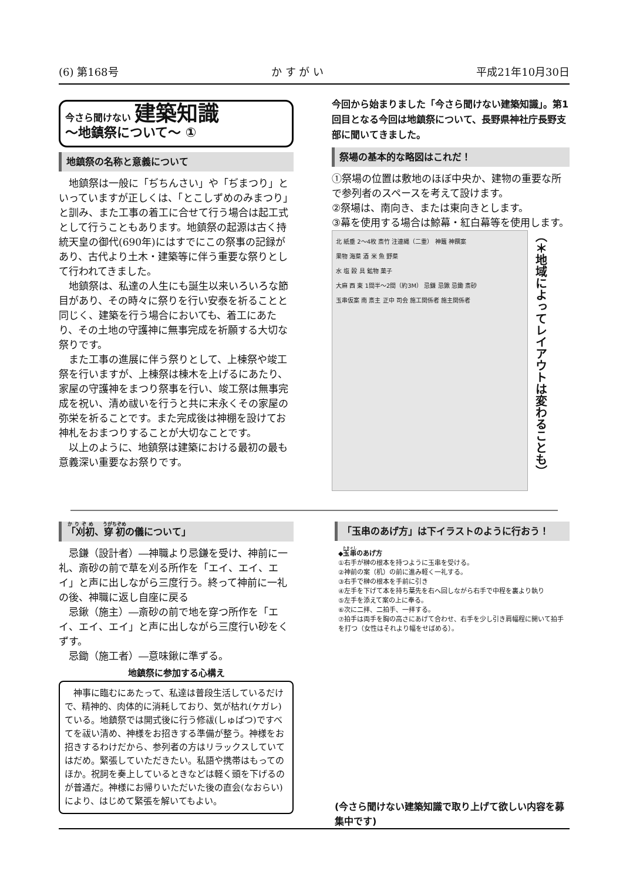(6) 第168号 か す が い 平成21年10月30日
今さら聞けない 建築知識
～地鎮祭について～ ①
地鎮祭の名称と意義について
地鎮祭は一般に「ぢちんさい」や「ぢまつり」といっていますが正しくは、「とこしずめのみまつり」と訓み、また工事の着工に合せて行う場合は起工式として行うこともあります。地鎮祭の起源は古く持統天皇の御代(690年)にはすでにこの祭事の記録があり、古代より土木・建築等に伴う重要な祭りとして行われてきました。
地鎮祭は、私達の人生にも誕生以来いろいろな節目があり、その時々に祭りを行い安泰を祈ることと同じく、建築を行う場合においても、着工にあたり、その土地の守護神に無事完成を祈願する大切な祭りです。
また工事の進展に伴う祭りとして、上棟祭や竣工祭を行いますが、上棟祭は棟木を上げるにあたり、家屋の守護神をまつり祭事を行い、竣工祭は無事完成を祝い、清め祓いを行うと共に末永くその家屋の弥栄を祈ることです。また完成後は神棚を設けてお神札をおまつりすることが大切なことです。
以上のように、地鎮祭は建築における最初の最も意義深い重要なお祭りです。
今回から始まりました「今さら聞けない建築知識」。第1回目となる今回は地鎮祭について、長野県神社庁長野支部に聞いてきました。
祭場の基本的な略図はこれだ！
①祭場の位置は敷地のほぼ中央か、建物の重要な所で参列者のスペースを考えて設けます。
②祭場は、南向き、または東向きとします。
③幕を使用する場合は鯨幕・紅白幕等を使用します。
北 紙垂 2～4枚 斎竹 注連縄（二重） 神籬 神饌案
果物 海菜 酒 米 魚 野菜
水 塩 穀 具 鉱物 菓子
大麻 西 東 1間半～2間（約3M） 忌鎌 忌鍬 忌鋤 斎砂
玉串仮案 南 斎主 正中 司会 施工関係者 施主関係者
（＊地域によってレイアウトは変わることも）
「刈初、穿初の儀について」
忌鎌（設計者）―神職より忌鎌を受け、神前に一礼、斎砂の前で草を刈る所作を「エイ、エイ、エイ」と声に出しながら三度行う。終って神前に一礼の後、神職に返し自座に戻る
忌鍬（施主）―斎砂の前で地を穿つ所作を「エイ、エイ、エイ」と声に出しながら三度行い砂をくずす。
忌鋤（施工者）―意味鍬に準ずる。
地鎮祭に参加する心構え
神事に臨むにあたって、私達は普段生活しているだけで、精神的、肉体的に消耗しており、気が枯れ(ケガレ)ている。地鎮祭では開式後に行う修祓(しゅばつ)ですべてを祓い清め、神様をお招きする準備が整う。神様をお招きするわけだから、参列者の方はリラックスしていてはだめ。緊張していただきたい。私語や携帯はもってのほか。祝詞を奏上しているときなどは軽く頭を下げるのが普通だ。神様にお帰りいただいた後の直会(なおらい)により、はじめて緊張を解いてもよい。
「玉串のあげ方」は下イラストのように行おう！
◆玉串のあげ方
①右手が榊の根本を持つように玉串を受ける。
②神前の案（机）の前に進み軽く一礼する。
③右手で榊の根本を手前に引き
④左手を下げて本を持ち葉先を右へ回しながら右手で中程を裏より執り
⑤左手を添えて案の上に奉る。
⑥次に二拝、二拍手、一拝する。
⑦拍手は両手を胸の高さにあげて合わせ、右手を少し引き肩幅程に開いて拍手を打つ（女性はそれより幅をせばめる）。
(今さら聞けない建築知識で取り上げて欲しい内容を募集中です)